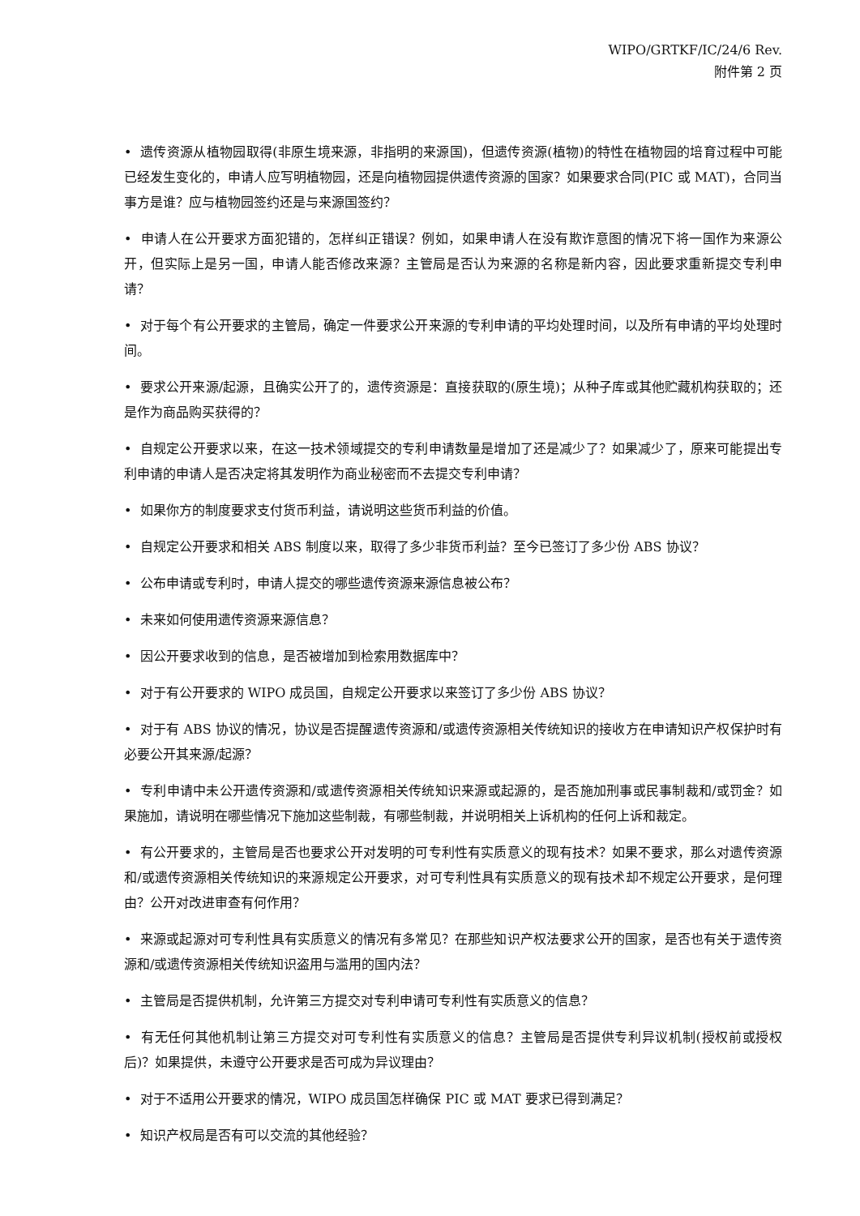WIPO/GRTKF/IC/24/6 Rev.
附件第 2 页
• 遗传资源从植物园取得(非原生境来源，非指明的来源国)，但遗传资源(植物)的特性在植物园的培育过程中可能已经发生变化的，申请人应写明植物园，还是向植物园提供遗传资源的国家？如果要求合同(PIC 或 MAT)，合同当事方是谁？应与植物园签约还是与来源国签约？
• 申请人在公开要求方面犯错的，怎样纠正错误？例如，如果申请人在没有欺诈意图的情况下将一国作为来源公开，但实际上是另一国，申请人能否修改来源？主管局是否认为来源的名称是新内容，因此要求重新提交专利申请？
• 对于每个有公开要求的主管局，确定一件要求公开来源的专利申请的平均处理时间，以及所有申请的平均处理时间。
• 要求公开来源/起源，且确实公开了的，遗传资源是：直接获取的(原生境)；从种子库或其他贮藏机构获取的；还是作为商品购买获得的？
• 自规定公开要求以来，在这一技术领域提交的专利申请数量是增加了还是减少了？如果减少了，原来可能提出专利申请的申请人是否决定将其发明作为商业秘密而不去提交专利申请？
• 如果你方的制度要求支付货币利益，请说明这些货币利益的价值。
• 自规定公开要求和相关 ABS 制度以来，取得了多少非货币利益？至今已签订了多少份 ABS 协议？
• 公布申请或专利时，申请人提交的哪些遗传资源来源信息被公布？
• 未来如何使用遗传资源来源信息？
• 因公开要求收到的信息，是否被增加到检索用数据库中？
• 对于有公开要求的 WIPO 成员国，自规定公开要求以来签订了多少份 ABS 协议？
• 对于有 ABS 协议的情况，协议是否提醒遗传资源和/或遗传资源相关传统知识的接收方在申请知识产权保护时有必要公开其来源/起源？
• 专利申请中未公开遗传资源和/或遗传资源相关传统知识来源或起源的，是否施加刑事或民事制裁和/或罚金？如果施加，请说明在哪些情况下施加这些制裁，有哪些制裁，并说明相关上诉机构的任何上诉和裁定。
• 有公开要求的，主管局是否也要求公开对发明的可专利性有实质意义的现有技术？如果不要求，那么对遗传资源和/或遗传资源相关传统知识的来源规定公开要求，对可专利性具有实质意义的现有技术却不规定公开要求，是何理由？公开对改进审查有何作用？
• 来源或起源对可专利性具有实质意义的情况有多常见？在那些知识产权法要求公开的国家，是否也有关于遗传资源和/或遗传资源相关传统知识盗用与滥用的国内法？
• 主管局是否提供机制，允许第三方提交对专利申请可专利性有实质意义的信息？
• 有无任何其他机制让第三方提交对可专利性有实质意义的信息？主管局是否提供专利异议机制(授权前或授权后)？如果提供，未遵守公开要求是否可成为异议理由？
• 对于不适用公开要求的情况，WIPO 成员国怎样确保 PIC 或 MAT 要求已得到满足？
• 知识产权局是否有可以交流的其他经验？